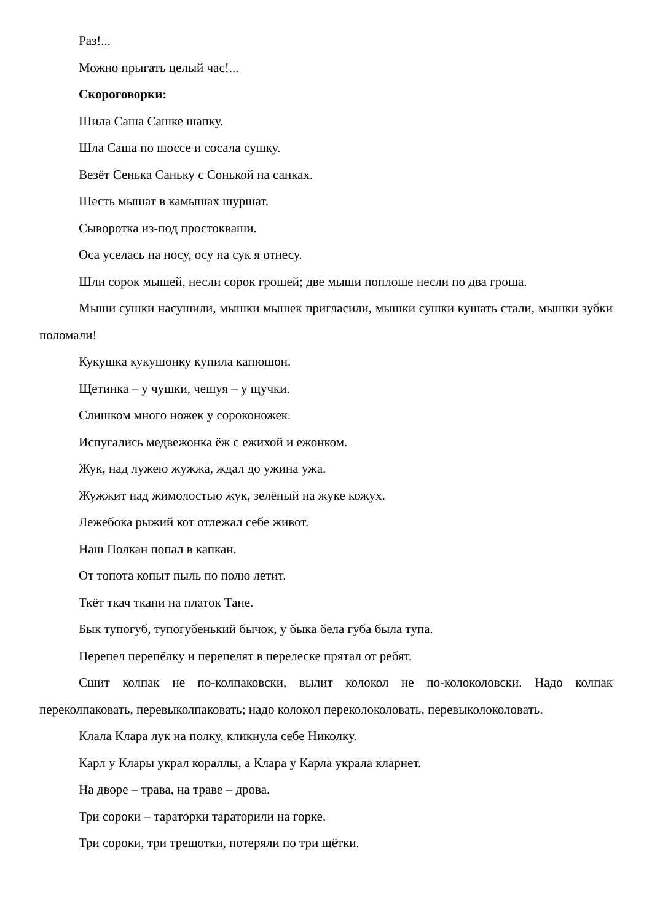Раз!...
Можно прыгать целый час!...
Скороговорки:
Шила Саша Сашке шапку.
Шла Саша по шоссе и сосала сушку.
Везёт Сенька Саньку с Сонькой на санках.
Шесть мышат в камышах шуршат.
Сыворотка из-под простокваши.
Оса уселась на носу, осу на сук я отнесу.
Шли сорок мышей, несли сорок грошей; две мыши поплоше несли по два гроша.
Мыши сушки насушили, мышки мышек пригласили, мышки сушки кушать стали, мышки зубки поломали!
Кукушка кукушонку купила капюшон.
Щетинка – у чушки, чешуя – у щучки.
Слишком много ножек у сороконожек.
Испугались медвежонка ёж с ежихой и ежонком.
Жук, над лужею жужжа, ждал до ужина ужа.
Жужжит над жимолостью жук, зелёный на жуке кожух.
Лежебока рыжий кот отлежал себе живот.
Наш Полкан попал в капкан.
От топота копыт пыль по полю летит.
Ткёт ткач ткани на платок Тане.
Бык тупогуб, тупогубенький бычок, у быка бела губа была тупа.
Перепел перепёлку и перепелят в перелеске прятал от ребят.
Сшит колпак не по-колпаковски, вылит колокол не по-колоколовски. Надо колпак переколпаковать, перевыколпаковать; надо колокол переколоколовать, перевыколоколовать.
Клала Клара лук на полку, кликнула себе Николку.
Карл у Клары украл кораллы, а Клара у Карла украла кларнет.
На дворе – трава, на траве – дрова.
Три сороки – тараторки тараторили на горке.
Три сороки, три трещотки, потеряли по три щётки.